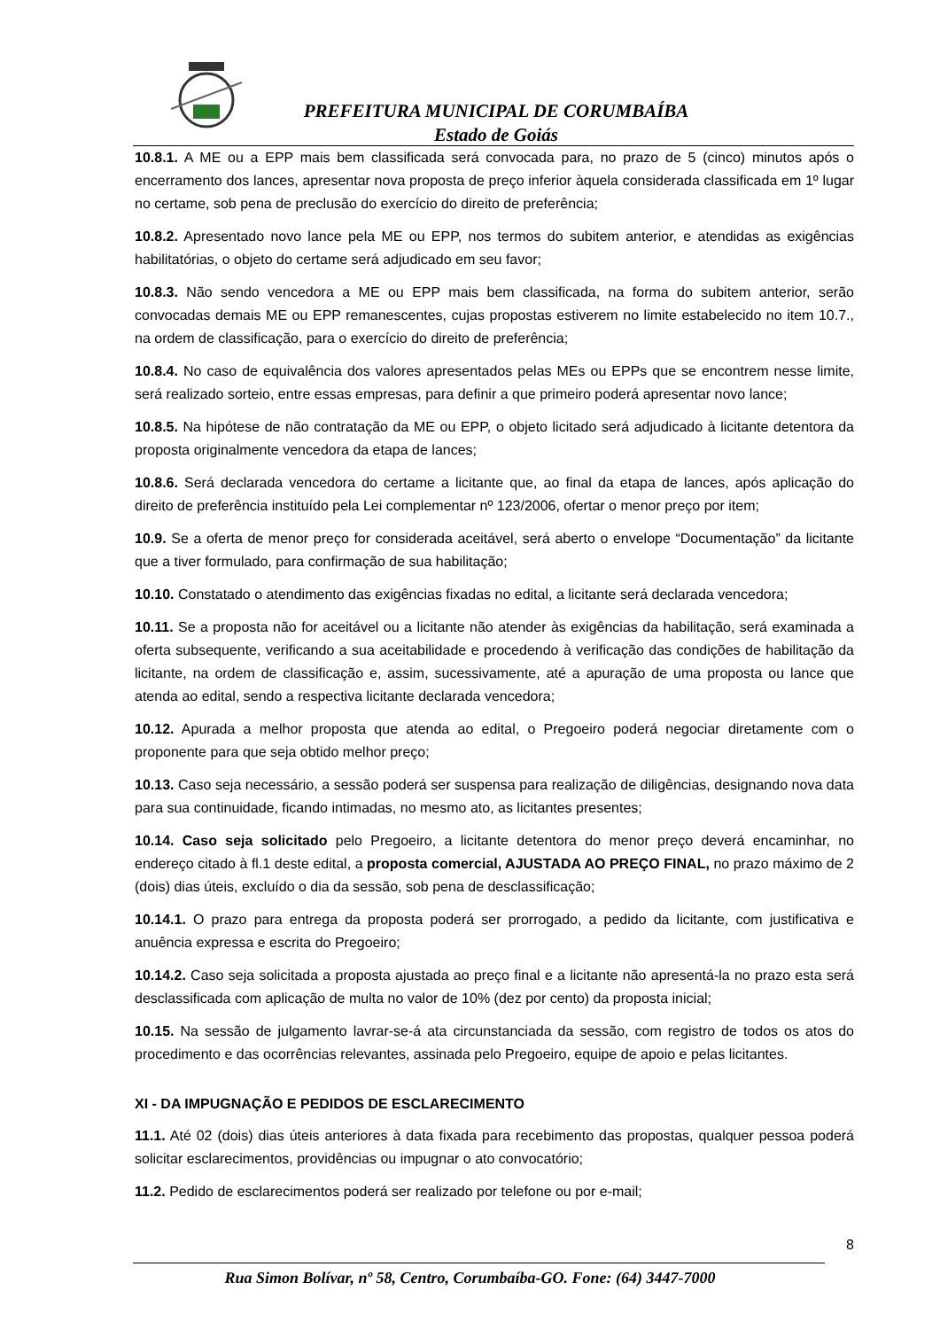PREFEITURA MUNICIPAL DE CORUMBAÍBA
Estado de Goiás
10.8.1. A ME ou a EPP mais bem classificada será convocada para, no prazo de 5 (cinco) minutos após o encerramento dos lances, apresentar nova proposta de preço inferior àquela considerada classificada em 1º lugar no certame, sob pena de preclusão do exercício do direito de preferência;
10.8.2. Apresentado novo lance pela ME ou EPP, nos termos do subitem anterior, e atendidas as exigências habilitatórias, o objeto do certame será adjudicado em seu favor;
10.8.3. Não sendo vencedora a ME ou EPP mais bem classificada, na forma do subitem anterior, serão convocadas demais ME ou EPP remanescentes, cujas propostas estiverem no limite estabelecido no item 10.7., na ordem de classificação, para o exercício do direito de preferência;
10.8.4. No caso de equivalência dos valores apresentados pelas MEs ou EPPs que se encontrem nesse limite, será realizado sorteio, entre essas empresas, para definir a que primeiro poderá apresentar novo lance;
10.8.5. Na hipótese de não contratação da ME ou EPP, o objeto licitado será adjudicado à licitante detentora da proposta originalmente vencedora da etapa de lances;
10.8.6. Será declarada vencedora do certame a licitante que, ao final da etapa de lances, após aplicação do direito de preferência instituído pela Lei complementar nº 123/2006, ofertar o menor preço por item;
10.9. Se a oferta de menor preço for considerada aceitável, será aberto o envelope “Documentação” da licitante que a tiver formulado, para confirmação de sua habilitação;
10.10. Constatado o atendimento das exigências fixadas no edital, a licitante será declarada vencedora;
10.11. Se a proposta não for aceitável ou a licitante não atender às exigências da habilitação, será examinada a oferta subsequente, verificando a sua aceitabilidade e procedendo à verificação das condições de habilitação da licitante, na ordem de classificação e, assim, sucessivamente, até a apuração de uma proposta ou lance que atenda ao edital, sendo a respectiva licitante declarada vencedora;
10.12. Apurada a melhor proposta que atenda ao edital, o Pregoeiro poderá negociar diretamente com o proponente para que seja obtido melhor preço;
10.13. Caso seja necessário, a sessão poderá ser suspensa para realização de diligências, designando nova data para sua continuidade, ficando intimadas, no mesmo ato, as licitantes presentes;
10.14. Caso seja solicitado pelo Pregoeiro, a licitante detentora do menor preço deverá encaminhar, no endereço citado à fl.1 deste edital, a proposta comercial, AJUSTADA AO PREÇO FINAL, no prazo máximo de 2 (dois) dias úteis, excluído o dia da sessão, sob pena de desclassificação;
10.14.1. O prazo para entrega da proposta poderá ser prorrogado, a pedido da licitante, com justificativa e anuência expressa e escrita do Pregoeiro;
10.14.2. Caso seja solicitada a proposta ajustada ao preço final e a licitante não apresentá-la no prazo esta será desclassificada com aplicação de multa no valor de 10% (dez por cento) da proposta inicial;
10.15. Na sessão de julgamento lavrar-se-á ata circunstanciada da sessão, com registro de todos os atos do procedimento e das ocorrências relevantes, assinada pelo Pregoeiro, equipe de apoio e pelas licitantes.
XI - DA IMPUGNAÇÃO E PEDIDOS DE ESCLARECIMENTO
11.1. Até 02 (dois) dias úteis anteriores à data fixada para recebimento das propostas, qualquer pessoa poderá solicitar esclarecimentos, providências ou impugnar o ato convocatório;
11.2. Pedido de esclarecimentos poderá ser realizado por telefone ou por e-mail;
8
Rua Simon Bolívar, nº 58, Centro, Corumbaíba-GO. Fone: (64) 3447-7000